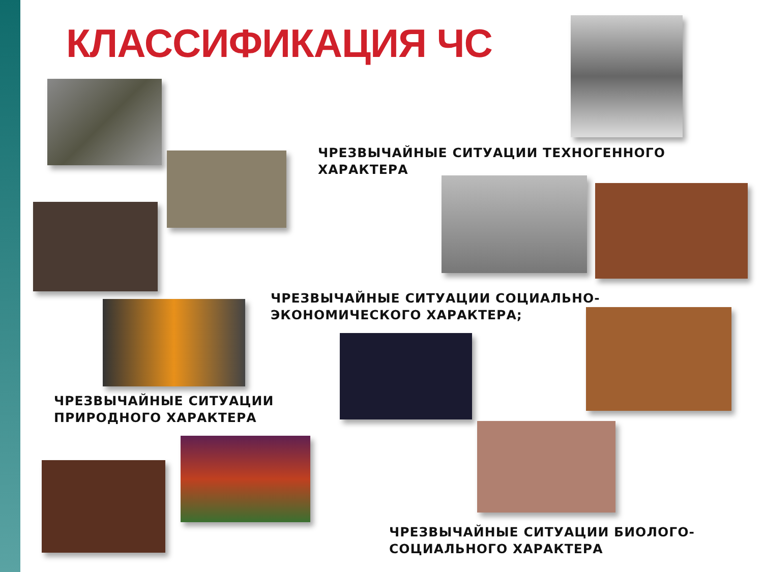КЛАССИФИКАЦИЯ ЧС
ЧРЕЗВЫЧАЙНЫЕ СИТУАЦИИ ТЕХНОГЕННОГО
ХАРАКТЕРА
ЧРЕЗВЫЧАЙНЫЕ СИТУАЦИИ СОЦИАЛЬНО-
ЭКОНОМИЧЕСКОГО ХАРАКТЕРА;
ЧРЕЗВЫЧАЙНЫЕ СИТУАЦИИ
ПРИРОДНОГО ХАРАКТЕРА
ЧРЕЗВЫЧАЙНЫЕ СИТУАЦИИ БИОЛОГО-
СОЦИАЛЬНОГО ХАРАКТЕРА